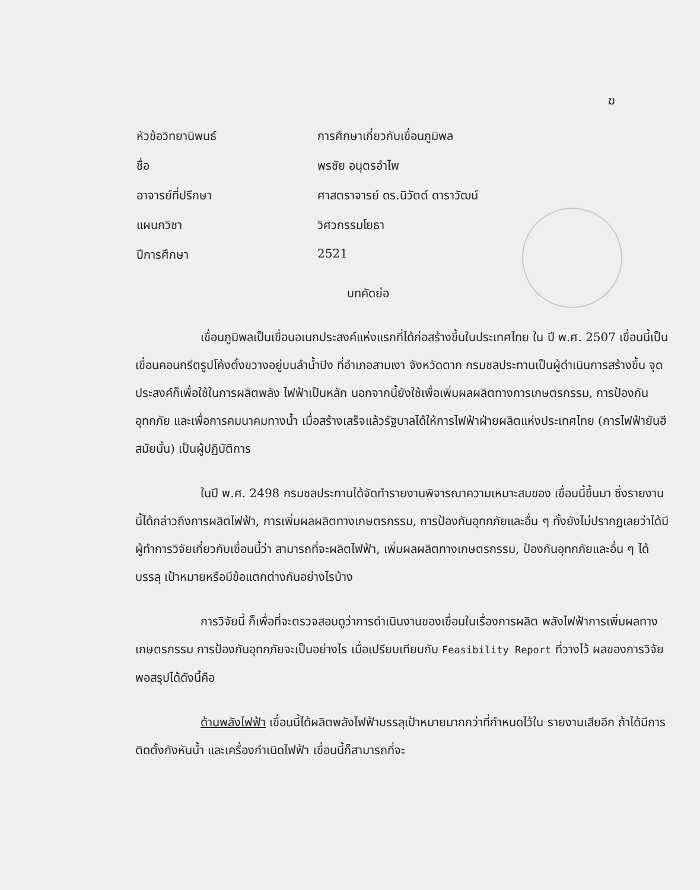ฆ
| หัวข้อวิทยานิพนธ์ | การศึกษาเกี่ยวกับเขื่อนภูมิพล |
| ชื่อ | พรชัย อนุตรอำไพ |
| อาจารย์ที่ปรึกษา | ศาสตราจารย์ ดร.นิวัตต์ ดาราวัฒน์ |
| แผนกวิชา | วิศวกรรมโยธา |
| ปีการศึกษา | 2521 |
บทคัดย่อ
เขื่อนภูมิพลเป็นเขื่อนอเนกประสงค์แห่งแรกที่ได้ก่อสร้างขึ้นในประเทศไทย ใน ปี พ.ศ. 2507 เขื่อนนี้เป็นเขื่อนคอนกรีตรูปโค้งตั้งขวางอยู่บนลำน้ำปิง ที่อำเภอสามเงา จังหวัดตาก กรมชลประทานเป็นผู้ดำเนินการสร้างขึ้น จุดประสงค์ก็เพื่อใช้ในการผลิตพลัง ไฟฟ้าเป็นหลัก นอกจากนี้ยังใช้เพื่อเพิ่มผลผลิตทางการเกษตรกรรม, การป้องกันอุทกภัย และเพื่อการคมนาคมทางน้ำ เมื่อสร้างเสร็จแล้วรัฐบาลได้ให้การไฟฟ้าฝ่ายผลิตแห่งประเทศไทย (การไฟฟ้ายันฮีสมัยนั้น) เป็นผู้ปฏิบัติการ
ในปี พ.ศ. 2498 กรมชลประทานได้จัดทำรายงานพิจารณาความเหมาะสมของ เขื่อนนี้ขึ้นมา ซึ่งรายงานนี้ได้กล่าวถึงการผลิตไฟฟ้า, การเพิ่มผลผลิตทางเกษตรกรรม, การป้องกันอุทกภัยและอื่น ๆ ทั้งยังไม่ปรากฏเลยว่าได้มีผู้ทำการวิจัยเกี่ยวกับเขื่อนนี้ว่า สามารถที่จะผลิตไฟฟ้า, เพิ่มผลผลิตทางเกษตรกรรม, ป้องกันอุทกภัยและอื่น ๆ ได้บรรลุ เป้าหมายหรือมีข้อแตกต่างกันอย่างไรบ้าง
การวิจัยนี้ ก็เพื่อที่จะตรวจสอบดูว่าการดำเนินงานของเขื่อนในเรื่องการผลิต พลังไฟฟ้าการเพิ่มผลทางเกษตรกรรม การป้องกันอุทกภัยจะเป็นอย่างไร เมื่อเปรียบเทียบกับ Feasibility Report ที่วางไว้ ผลของการวิจัยพอสรุปได้ดังนี้คือ
ด้านพลังไฟฟ้า เขื่อนนี้ได้ผลิตพลังไฟฟ้าบรรลุเป้าหมายมากกว่าที่กำหนดไว้ใน รายงานเสียอีก ถ้าได้มีการติดตั้งกังหันน้ำ และเครื่องกำเนิดไฟฟ้า เขื่อนนี้ก็สามารถที่จะ